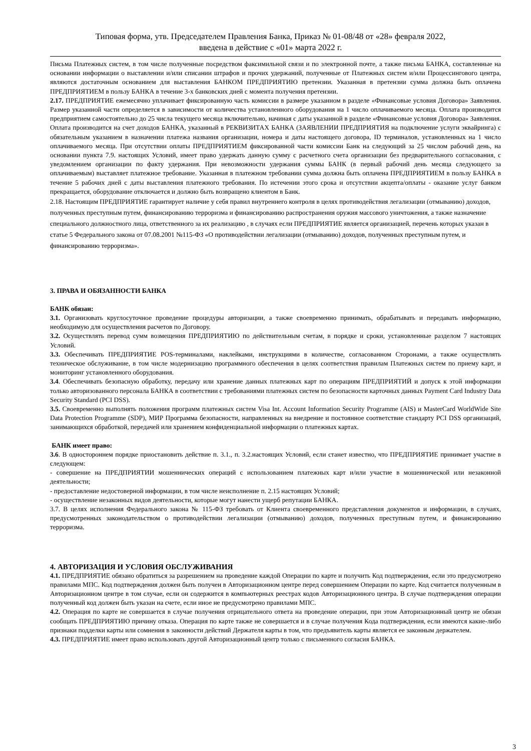Типовая форма, утв. Председателем Правления Банка, Приказ № 01-08/48 от «28» февраля 2022,
введена в действие с «01» марта 2022 г.
Письма Платежных систем, в том числе полученные посредством факсимильной связи и по электронной почте, а также письма БАНКА, составленные на основании информации о выставлении и/или списании штрафов и прочих удержаний, полученные от Платежных систем и/или Процессингового центра, являются достаточным основанием для выставления БАНКОМ ПРЕДПРИЯТИЮ претензии. Указанная в претензии сумма должна быть оплачена ПРЕДПРИЯТИЕМ в пользу БАНКА в течение 3-х банковских дней с момента получения претензии.
2.17. ПРЕДПРИЯТИЕ ежемесячно уплачивает фиксированную часть комиссии в размере указанном в разделе «Финансовые условия Договора» Заявления. Размер указанной части определяется в зависимости от количества установленного оборудования на 1 число оплачиваемого месяца. Оплата производится предприятием самостоятельно до 25 числа текущего месяца включительно, начиная с даты указанной в разделе «Финансовые условия Договора» Заявления. Оплата производится на счет доходов БАНКА, указанный в РЕКВИЗИТАХ БАНКА (ЗАЯВЛЕНИИ ПРЕДПРИЯТИЯ на подключение услуги эквайринга) с обязательным указанием в назначении платежа названия организации, номера и даты настоящего договора, ID терминалов, установленных на 1 число оплачиваемого месяца. При отсутствии оплаты ПРЕДПРИЯТИЕМ фиксированной части комиссии Банк на следующий за 25 числом рабочий день, на основании пункта 7.9. настоящих Условий, имеет право удержать данную сумму с расчетного счета организации без предварительного согласования, с уведомлением организации по факту удержания. При невозможности удержания суммы БАНК (в первый рабочий день месяца следующего за оплачиваемым) выставляет платежное требование. Указанная в платежном требовании сумма должна быть оплачена ПРЕДПРИЯТИЕМ в пользу БАНКА в течение 5 рабочих дней с даты выставления платежного требования. По истечении этого срока и отсутствии акцепта/оплаты - оказание услуг банком прекращается, оборудование отключается и должно быть возвращено клиентом в Банк.
2.18. Настоящим ПРЕДПРИЯТИЕ гарантирует наличие у себя правил внутреннего контроля в целях противодействия легализации (отмыванию) доходов, полученных преступным путем, финансированию терроризма и финансированию распространения оружия массового уничтожения, а также назначение специального должностного лица, ответственного за их реализацию , в случаях если ПРЕДПРИЯТИЕ является организацией, перечень которых указан в статье 5 Федерального закона от 07.08.2001 №115-ФЗ «О противодействии легализации (отмыванию) доходов, полученных преступным путем, и финансированию терроризма».
3. ПРАВА И ОБЯЗАННОСТИ БАНКА
БАНК обязан:
3.1. Организовать круглосуточное проведение процедуры авторизации, а также своевременно принимать, обрабатывать и передавать информацию, необходимую для осуществления расчетов по Договору.
3.2. Осуществлять перевод сумм возмещения ПРЕДПРИЯТИЮ по действительным счетам, в порядке и сроки, установленные разделом 7 настоящих Условий.
3.3. Обеспечивать ПРЕДПРИЯТИЕ POS-терминалами, наклейками, инструкциями в количестве, согласованном Сторонами, а также осуществлять техническое обслуживание, в том числе модернизацию программного обеспечения в целях соответствия правилам Платежных систем по приему карт, и мониторинг установленного оборудования.
3.4. Обеспечивать безопасную обработку, передачу или хранение данных платежных карт по операциям ПРЕДПРИЯТИЙ и допуск к этой информации только авторизованного персонала БАНКА в соответствии с требованиями платежных систем по безопасности карточных данных Payment Card Industry Data Security Standard (PCI DSS).
3.5. Своевременно выполнять положения программ платежных систем Visa Int. Account Information Security Programme (AIS) и MasterCard WorldWide Site Data Protection Programme (SDP), МИР Программа безопасности, направленных на внедрение и постоянное соответствие стандарту PCI DSS организаций, занимающихся обработкой, передачей или хранением конфиденциальной информации о платежных картах.
БАНК имеет право:
3.6. В одностороннем порядке приостановить действие п. 3.1., п. 3.2.настоящих Условий, если станет известно, что ПРЕДПРИЯТИЕ принимает участие в следующем:
- совершение на ПРЕДПРИЯТИИ мошеннических операций с использованием платежных карт и/или участие в мошеннической или незаконной деятельности;
- предоставление недостоверной информации, в том числе неисполнение п. 2.15 настоящих Условий;
- осуществление незаконных видов деятельности, которые могут нанести ущерб репутации БАНКА.
3.7. В целях исполнения Федерального закона № 115-ФЗ требовать от Клиента своевременного представления документов и информации, в случаях, предусмотренных законодательством о противодействии легализации (отмыванию) доходов, полученных преступным путем, и финансированию терроризма.
4. АВТОРИЗАЦИЯ И УСЛОВИЯ ОБСЛУЖИВАНИЯ
4.1. ПРЕДПРИЯТИЕ обязано обратиться за разрешением на проведение каждой Операции по карте и получить Код подтверждения, если это предусмотрено правилами МПС. Код подтверждения должен быть получен в Авторизационном центре перед совершением Операции по карте. Код считается полученным в Авторизационном центре в том случае, если он содержится в компьютерных реестрах кодов Авторизационного центра. В случае подтверждения операции полученный код должен быть указан на счете, если иное не предусмотрено правилами МПС.
4.2. Операция по карте не совершается в случае получения отрицательного ответа на проведение операции, при этом Авторизационный центр не обязан сообщать ПРЕДПРИЯТИЮ причину отказа. Операция по карте также не совершается и в случае получения Кода подтверждения, если имеются какие-либо признаки подделки карты или сомнения в законности действий Держателя карты в том, что предъявитель карты является ее законным держателем.
4.3. ПРЕДПРИЯТИЕ имеет право использовать другой Авторизационный центр только с письменного согласия БАНКА.
3